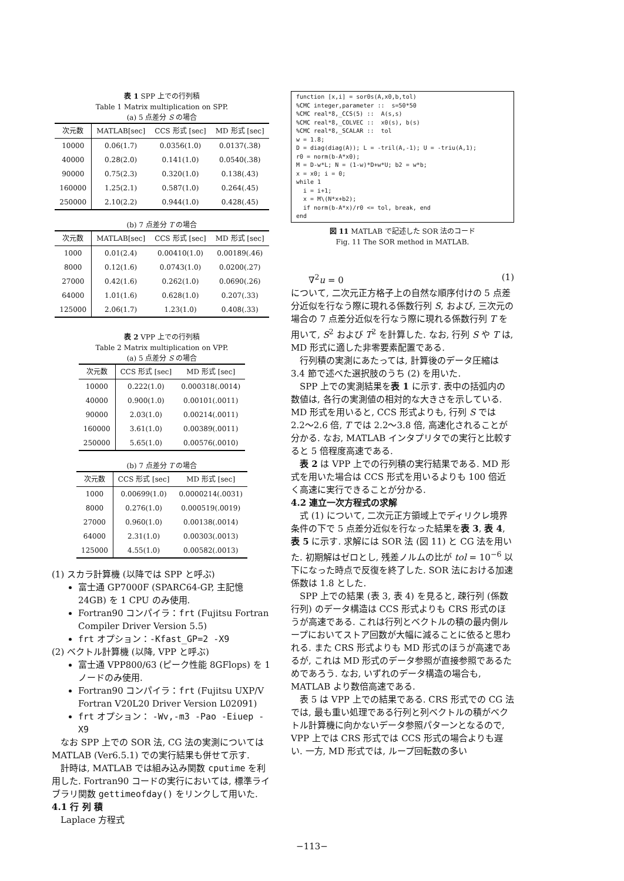表 1 SPP 上での行列積
Table 1 Matrix multiplication on SPP.
(a) 5 点差分 S の場合
| 次元数 | MATLAB[sec] | CCS 形式 [sec] | MD 形式 [sec] |
| --- | --- | --- | --- |
| 10000 | 0.06(1.7) | 0.0356(1.0) | 0.0137(.38) |
| 40000 | 0.28(2.0) | 0.141(1.0) | 0.0540(.38) |
| 90000 | 0.75(2.3) | 0.320(1.0) | 0.138(.43) |
| 160000 | 1.25(2.1) | 0.587(1.0) | 0.264(.45) |
| 250000 | 2.10(2.2) | 0.944(1.0) | 0.428(.45) |
(b) 7 点差分 T の場合
| 次元数 | MATLAB[sec] | CCS 形式 [sec] | MD 形式 [sec] |
| --- | --- | --- | --- |
| 1000 | 0.01(2.4) | 0.00410(1.0) | 0.00189(.46) |
| 8000 | 0.12(1.6) | 0.0743(1.0) | 0.0200(.27) |
| 27000 | 0.42(1.6) | 0.262(1.0) | 0.0690(.26) |
| 64000 | 1.01(1.6) | 0.628(1.0) | 0.207(.33) |
| 125000 | 2.06(1.7) | 1.23(1.0) | 0.408(.33) |
表 2 VPP 上での行列積
Table 2 Matrix multiplication on VPP.
(a) 5 点差分 S の場合
| 次元数 | CCS 形式 [sec] | MD 形式 [sec] |
| --- | --- | --- |
| 10000 | 0.222(1.0) | 0.000318(.0014) |
| 40000 | 0.900(1.0) | 0.00101(.0011) |
| 90000 | 2.03(1.0) | 0.00214(.0011) |
| 160000 | 3.61(1.0) | 0.00389(.0011) |
| 250000 | 5.65(1.0) | 0.00576(.0010) |
(b) 7 点差分 T の場合
| 次元数 | CCS 形式 [sec] | MD 形式 [sec] |
| --- | --- | --- |
| 1000 | 0.00699(1.0) | 0.0000214(.0031) |
| 8000 | 0.276(1.0) | 0.000519(.0019) |
| 27000 | 0.960(1.0) | 0.00138(.0014) |
| 64000 | 2.31(1.0) | 0.00303(.0013) |
| 125000 | 4.55(1.0) | 0.00582(.0013) |
(1) スカラ計算機 (以降では SPP と呼ぶ)
富士通 GP7000F (SPARC64-GP, 主記憶 24GB) を 1 CPU のみ使用.
Fortran90 コンパイラ：frt (Fujitsu Fortran Compiler Driver Version 5.5)
frt オプション：-Kfast_GP=2 -X9
(2) ベクトル計算機 (以降, VPP と呼ぶ)
富士通 VPP800/63 (ピーク性能 8GFlops) を 1 ノードのみ使用.
Fortran90 コンパイラ：frt (Fujitsu UXP/V Fortran V20L20 Driver Version L02091)
frt オプション： -Wv,-m3 -Pao -Eiuep -X9
なお SPP 上での SOR 法, CG 法の実測については MATLAB (Ver6.5.1) での実行結果も併せて示す.
計時は, MATLAB では組み込み関数 cputime を利用した. Fortran90 コードの実行においては, 標準ライブラリ関数 gettimeofday() をリンクして用いた.
4.1 行 列 積
Laplace 方程式
function [x,i] = sor0s(A,x0,b,tol)
%CMC integer,parameter ::  s=50*50
%CMC real*8,_CCS(5) ::  A(s,s)
%CMC real*8,_COLVEC ::  x0(s), b(s)
%CMC real*8,_SCALAR ::  tol
w = 1.8;
D = diag(diag(A)); L = -tril(A,-1); U = -triu(A,1);
r0 = norm(b-A*x0);
M = D-w*L; N = (1-w)*D+w*U; b2 = w*b;
x = x0; i = 0;
while 1
  i = i+1;
  x = M\(N*x+b2);
  if norm(b-A*x)/r0 <= tol, break, end
end
図 11 MATLAB で記述した SOR 法のコード
Fig. 11 The SOR method in MATLAB.
∇<sup>2</sup>u = 0 (1)
について, 二次元正方格子上の自然な順序付けの 5 点差分近似を行なう際に現れる係数行列 S, および, 三次元の場合の 7 点差分近似を行なう際に現れる係数行列 T を用いて, S<sup>2</sup> および T<sup>2</sup> を計算した. なお, 行列 S や T は, MD 形式に適した非零要素配置である.
行列積の実測にあたっては, 計算後のデータ圧縮は 3.4 節で述べた選択肢のうち (2) を用いた.
SPP 上での実測結果を表 1 に示す. 表中の括弧内の数値は, 各行の実測値の相対的な大きさを示している. MD 形式を用いると, CCS 形式よりも, 行列 S では 2.2〜2.6 倍, T では 2.2〜3.8 倍, 高速化されることが分かる. なお, MATLAB インタプリタでの実行と比較すると 5 倍程度高速である.
表 2 は VPP 上での行列積の実行結果である. MD 形式を用いた場合は CCS 形式を用いるよりも 100 倍近く高速に実行できることが分かる.
4.2 連立一次方程式の求解
式 (1) について, 二次元正方領域上でディリクレ境界条件の下で 5 点差分近似を行なった結果を表 3, 表 4, 表 5 に示す. 求解には SOR 法 (図 11) と CG 法を用いた. 初期解はゼロとし, 残差ノルムの比が tol = 10<sup>−6</sup> 以下になった時点で反復を終了した. SOR 法における加速係数は 1.8 とした.
SPP 上での結果 (表 3, 表 4) を見ると, 疎行列 (係数行列) のデータ構造は CCS 形式よりも CRS 形式のほうが高速である. これは行列とベクトルの積の最内側ループにおいてストア回数が大幅に減ることに依ると思われる. また CRS 形式よりも MD 形式のほうが高速であるが, これは MD 形式のデータ参照が直接参照であるためであろう. なお, いずれのデータ構造の場合も, MATLAB より数倍高速である.
表 5 は VPP 上での結果である. CRS 形式での CG 法では, 最も重い処理である行列と列ベクトルの積がベクトル計算機に向かないデータ参照パターンとなるので, VPP 上では CRS 形式では CCS 形式の場合よりも遅い. 一方, MD 形式では, ループ回転数の多い
−113−